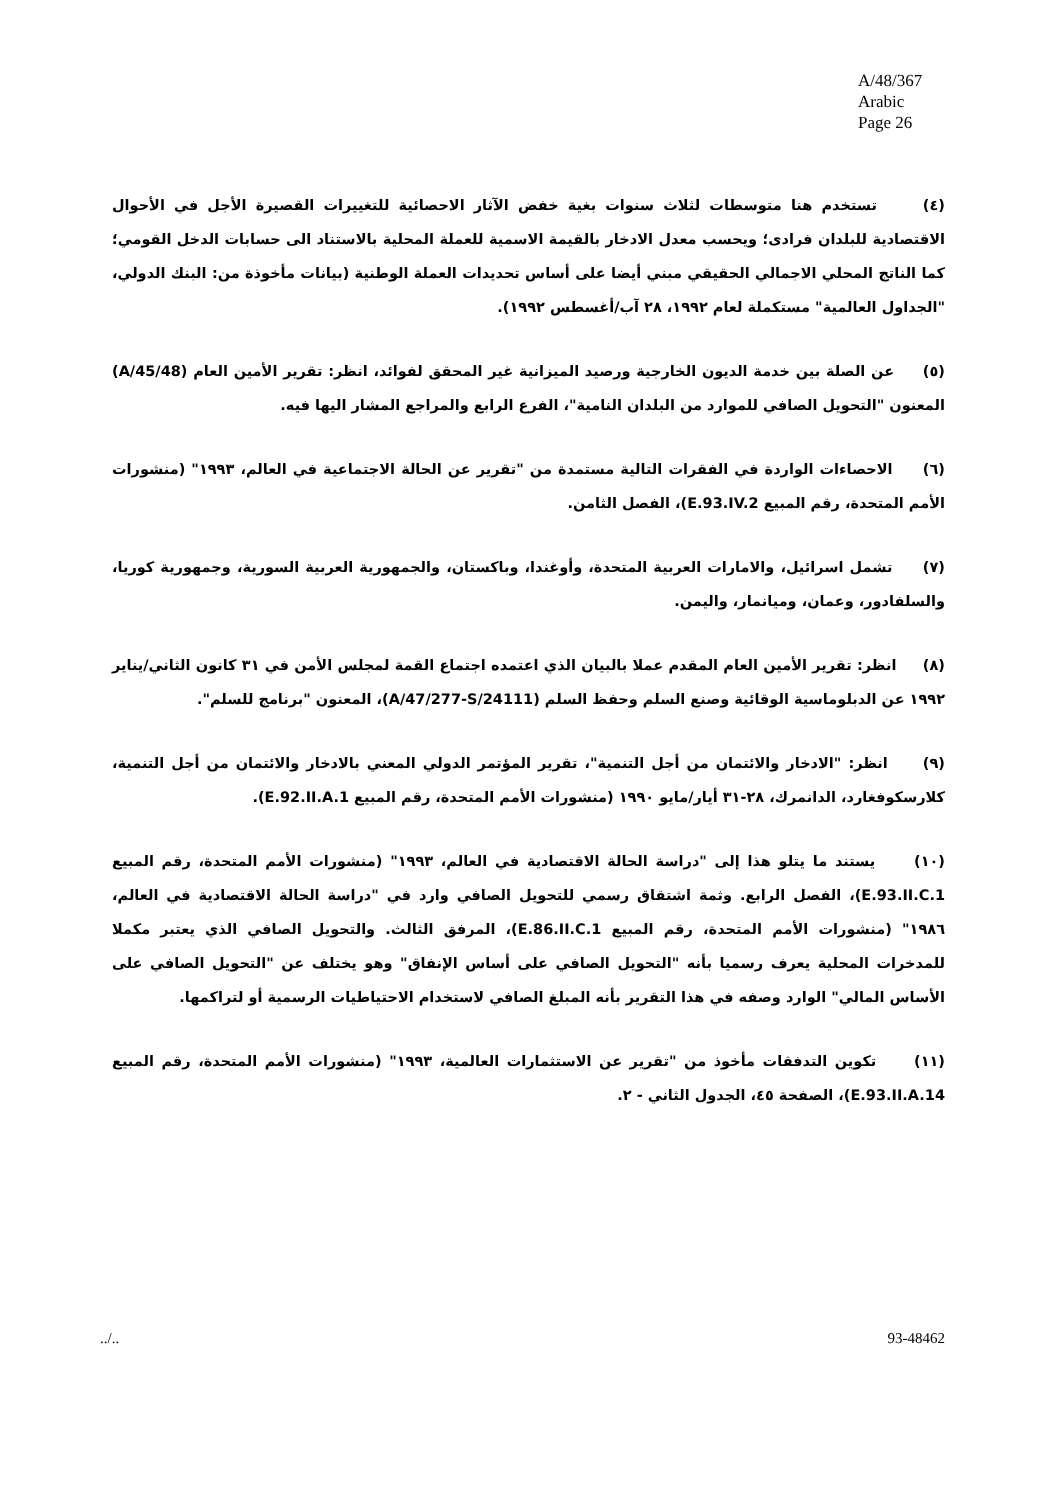A/48/367
Arabic
Page 26
(٤) تستخدم هنا متوسطات لثلاث سنوات بغية خفض الآثار الاحصائية للتغييرات القصيرة الأجل في الأحوال الاقتصادية للبلدان فرادى؛ ويحسب معدل الادخار بالقيمة الاسمية للعملة المحلية بالاستناد الى حسابات الدخل القومي؛ كما الناتج المحلي الاجمالي الحقيقي مبني أيضا على أساس تحديدات العملة الوطنية (بيانات مأخوذة من: البنك الدولي، "الجداول العالمية" مستكملة لعام ١٩٩٢، ٢٨ آب/أغسطس ١٩٩٢).
(٥) عن الصلة بين خدمة الديون الخارجية ورصيد الميزانية غير المحقق لفوائد، انظر: تقرير الأمين العام (A/45/48) المعنون "التحويل الصافي للموارد من البلدان النامية"، الفرع الرابع والمراجع المشار اليها فيه.
(٦) الاحصاءات الواردة في الفقرات التالية مستمدة من "تقرير عن الحالة الاجتماعية في العالم، ١٩٩٣" (منشورات الأمم المتحدة، رقم المبيع E.93.IV.2)، الفصل الثامن.
(٧) تشمل اسرائيل، والامارات العربية المتحدة، وأوغندا، وباكستان، والجمهورية العربية السورية، وجمهورية كوريا، والسلفادور، وعمان، وميانمار، واليمن.
(٨) انظر: تقرير الأمين العام المقدم عملا بالبيان الذي اعتمده اجتماع القمة لمجلس الأمن في ٣١ كانون الثاني/يناير ١٩٩٢ عن الدبلوماسية الوقائية وصنع السلم وحفظ السلم (A/47/277-S/24111)، المعنون "برنامج للسلم".
(٩) انظر: "الادخار والائتمان من أجل التنمية"، تقرير المؤتمر الدولي المعني بالادخار والائتمان من أجل التنمية، كلارسكوفغارد، الدانمرك، ٢٨-٣١ أيار/مايو ١٩٩٠ (منشورات الأمم المتحدة، رقم المبيع E.92.II.A.1).
(١٠) يستند ما يتلو هذا إلى "دراسة الحالة الاقتصادية في العالم، ١٩٩٣" (منشورات الأمم المتحدة، رقم المبيع E.93.II.C.1)، الفصل الرابع. وثمة اشتقاق رسمي للتحويل الصافي وارد في "دراسة الحالة الاقتصادية في العالم، ١٩٨٦" (منشورات الأمم المتحدة، رقم المبيع E.86.II.C.1)، المرفق الثالث. والتحويل الصافي الذي يعتبر مكملا للمدخرات المحلية يعرف رسميا بأنه "التحويل الصافي على أساس الإنفاق" وهو يختلف عن "التحويل الصافي على الأساس المالي" الوارد وصفه في هذا التقرير بأنه المبلغ الصافي لاستخدام الاحتياطيات الرسمية أو لتراكمها.
(١١) تكوين التدفقات مأخوذ من "تقرير عن الاستثمارات العالمية، ١٩٩٣" (منشورات الأمم المتحدة، رقم المبيع E.93.II.A.14)، الصفحة ٤٥، الجدول الثاني - ٢.
../.. 93-48462